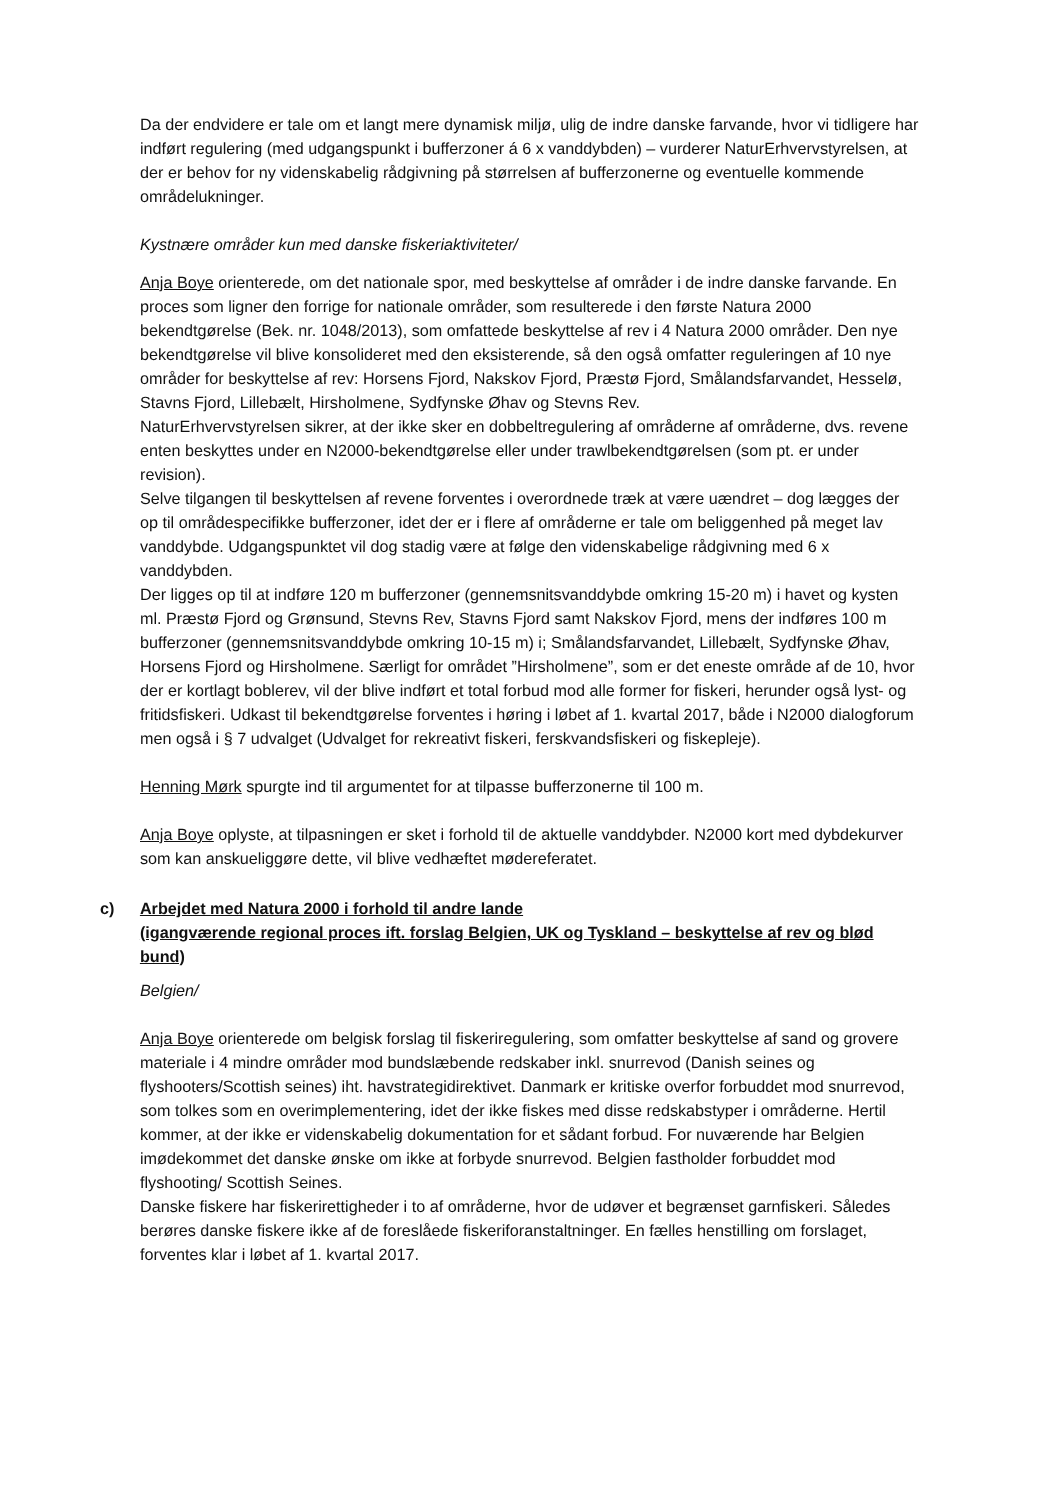Da der endvidere er tale om et langt mere dynamisk miljø, ulig de indre danske farvande, hvor vi tidligere har indført regulering (med udgangspunkt i bufferzoner á 6 x vanddybden) – vurderer NaturErhvervstyrelsen, at der er behov for ny videnskabelig rådgivning på størrelsen af bufferzonerne og eventuelle kommende områdelukninger.
Kystnære områder kun med danske fiskeriaktiviteter/
Anja Boye orienterede, om det nationale spor, med beskyttelse af områder i de indre danske farvande. En proces som ligner den forrige for nationale områder, som resulterede i den første Natura 2000 bekendtgørelse (Bek. nr. 1048/2013), som omfattede beskyttelse af rev i 4 Natura 2000 områder. Den nye bekendtgørelse vil blive konsolideret med den eksisterende, så den også omfatter reguleringen af 10 nye områder for beskyttelse af rev: Horsens Fjord, Nakskov Fjord, Præstø Fjord, Smålandsfarvandet, Hesselø, Stavns Fjord, Lillebælt, Hirsholmene, Sydfynske Øhav og Stevns Rev.
NaturErhvervstyrelsen sikrer, at der ikke sker en dobbeltregulering af områderne af områderne, dvs. revene enten beskyttes under en N2000-bekendtgørelse eller under trawlbekendtgørelsen (som pt. er under revision).
Selve tilgangen til beskyttelsen af revene forventes i overordnede træk at være uændret – dog lægges der op til områdespecifikke bufferzoner, idet der er i flere af områderne er tale om beliggenhed på meget lav vanddybde. Udgangspunktet vil dog stadig være at følge den videnskabelige rådgivning med 6 x vanddybden.
Der ligges op til at indføre 120 m bufferzoner (gennemsnitsvanddybde omkring 15-20 m) i havet og kysten ml. Præstø Fjord og Grønsund, Stevns Rev, Stavns Fjord samt Nakskov Fjord, mens der indføres 100 m bufferzoner (gennemsnitsvanddybde omkring 10-15 m) i; Smålandsfarvandet, Lillebælt, Sydfynske Øhav, Horsens Fjord og Hirsholmene. Særligt for området ”Hirsholmene”, som er det eneste område af de 10, hvor der er kortlagt boblerev, vil der blive indført et total forbud mod alle former for fiskeri, herunder også lyst- og fritidsfiskeri. Udkast til bekendtgørelse forventes i høring i løbet af 1. kvartal 2017, både i N2000 dialogforum men også i § 7 udvalget (Udvalget for rekreativt fiskeri, ferskvandsfiskeri og fiskepleje).
Henning Mørk spurgte ind til argumentet for at tilpasse bufferzonerne til 100 m.
Anja Boye oplyste, at tilpasningen er sket i forhold til de aktuelle vanddybder. N2000 kort med dybdekurver som kan anskueliggøre dette, vil blive vedhæftet mødereferatet.
c) Arbejdet med Natura 2000 i forhold til andre lande
(igangværende regional proces ift. forslag Belgien, UK og Tyskland – beskyttelse af rev og blød bund)
Belgien/
Anja Boye orienterede om belgisk forslag til fiskeriregulering, som omfatter beskyttelse af sand og grovere materiale i 4 mindre områder mod bundslæbende redskaber inkl. snurrevod (Danish seines og flyshooters/Scottish seines) iht. havstrategidirektivet. Danmark er kritiske overfor forbuddet mod snurrevod, som tolkes som en overimplementering, idet der ikke fiskes med disse redskabstyper i områderne. Hertil kommer, at der ikke er videnskabelig dokumentation for et sådant forbud. For nuværende har Belgien imødekommet det danske ønske om ikke at forbyde snurrevod. Belgien fastholder forbuddet mod flyshooting/ Scottish Seines.
Danske fiskere har fiskerirettigheder i to af områderne, hvor de udøver et begrænset garnfiskeri. Således berøres danske fiskere ikke af de foreslåede fiskeriforanstaltninger. En fælles henstilling om forslaget, forventes klar i løbet af 1. kvartal 2017.